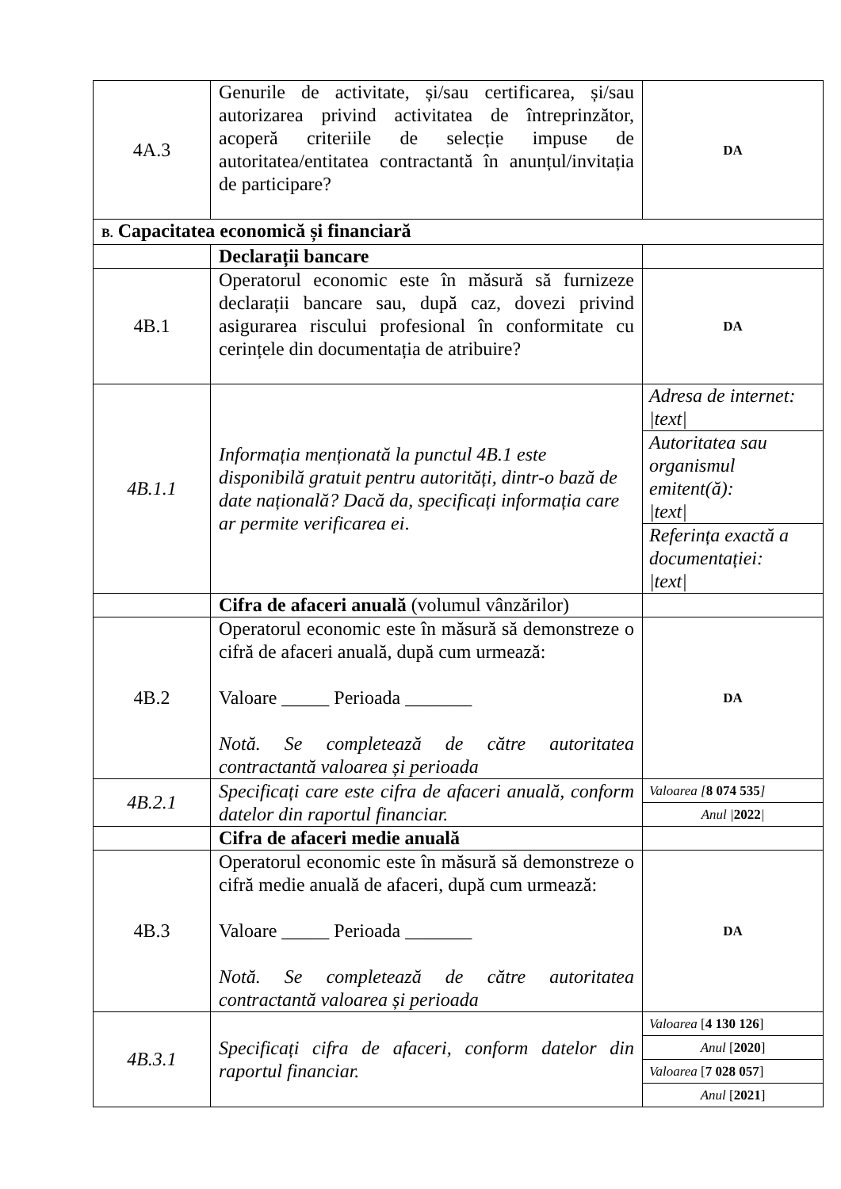| 4A.3 | Genurile de activitate, și/sau certificarea, și/sau autorizarea privind activitatea de întreprinzător, acoperă criteriile de selecție impuse de autoritatea/entitatea contractantă în anunțul/invitația de participare? | DA |
| B. Capacitatea economică și financiară | | |
| | Declarații bancare | |
| 4B.1 | Operatorul economic este în măsură să furnizeze declarații bancare sau, după caz, dovezi privind asigurarea riscului profesional în conformitate cu cerințele din documentația de atribuire? | DA |
| 4B.1.1 | Informația menționată la punctul 4B.1 este disponibilă gratuit pentru autorități, dintr-o bază de date națională? Dacă da, specificați informația care ar permite verificarea ei . | / Adresa de internet: /text/ / / Autoritatea sau organismul emitent(ă): /text/ / / Referința exactă a documentației: /text/ / |
| | Cifra de afaceri anuală (volumul vânzărilor) | |
| 4B.2 | Operatorul economic este în măsură să demonstreze o cifră de afaceri anuală, după cum urmează: Valoare _____ Perioada _______ Notă. Se completează de către autoritatea contractantă valoarea și perioada | DA |
| 4B.2.1 | Specificați care este cifra de afaceri anuală, conform datelor din raportul financiar. | / Valoarea [ 8 074 535 ] / / Anul / 2022 / / |
| | Cifra de afaceri medie anuală | |
| 4B.3 | Operatorul economic este în măsură să demonstreze o cifră medie anuală de afaceri, după cum urmează: Valoare _____ Perioada _______ Notă. Se completează de către autoritatea contractantă valoarea și perioada | DA |
| 4B.3.1 | Specificați cifra de afaceri, conform datelor din raportul financiar. | / Valoarea [ 4 130 126 ] / / Anul [ 2020 ] / / Valoarea [ 7 028 057 ] / / Anul [ 2021 ] / |